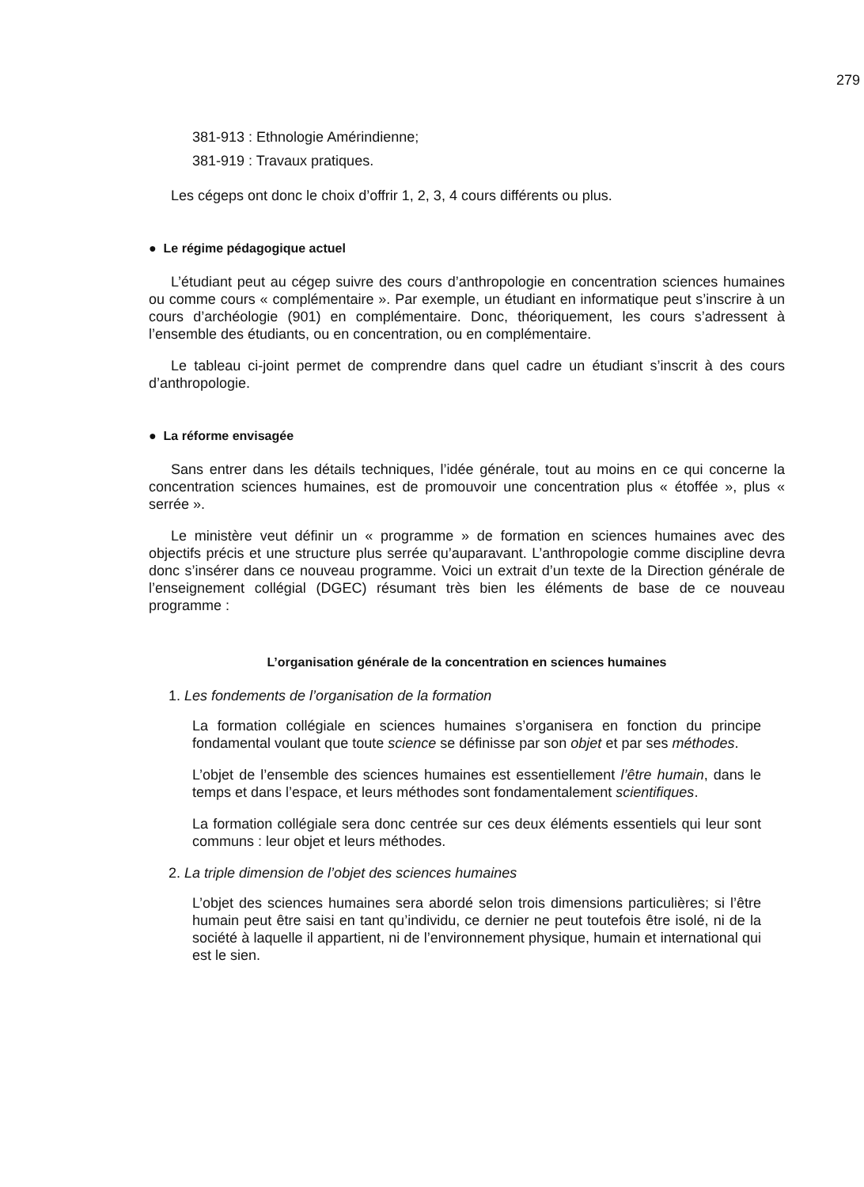279
381-913 : Ethnologie Amérindienne;
381-919 : Travaux pratiques.
Les cégeps ont donc le choix d’offrir 1, 2, 3, 4 cours différents ou plus.
● Le régime pédagogique actuel
L’étudiant peut au cégep suivre des cours d’anthropologie en concentration sciences humaines ou comme cours « complémentaire ». Par exemple, un étudiant en informatique peut s’inscrire à un cours d’archéologie (901) en complémentaire. Donc, théoriquement, les cours s’adressent à l’ensemble des étudiants, ou en concentration, ou en complémentaire.
Le tableau ci-joint permet de comprendre dans quel cadre un étudiant s’inscrit à des cours d’anthropologie.
● La réforme envisagée
Sans entrer dans les détails techniques, l’idée générale, tout au moins en ce qui concerne la concentration sciences humaines, est de promouvoir une concentration plus « étoffée », plus « serrée ».
Le ministère veut définir un « programme » de formation en sciences humaines avec des objectifs précis et une structure plus serrée qu’auparavant. L’anthropologie comme discipline devra donc s’insérer dans ce nouveau programme. Voici un extrait d’un texte de la Direction générale de l’enseignement collégial (DGEC) résumant très bien les éléments de base de ce nouveau programme :
L’organisation générale de la concentration en sciences humaines
1. Les fondements de l’organisation de la formation
La formation collégiale en sciences humaines s’organisera en fonction du principe fondamental voulant que toute science se définisse par son objet et par ses méthodes.
L’objet de l’ensemble des sciences humaines est essentiellement l’être humain, dans le temps et dans l’espace, et leurs méthodes sont fondamentalement scientifiques.
La formation collégiale sera donc centrée sur ces deux éléments essentiels qui leur sont communs : leur objet et leurs méthodes.
2. La triple dimension de l’objet des sciences humaines
L’objet des sciences humaines sera abordé selon trois dimensions particulières; si l’être humain peut être saisi en tant qu’individu, ce dernier ne peut toutefois être isolé, ni de la société à laquelle il appartient, ni de l’environnement physique, humain et international qui est le sien.